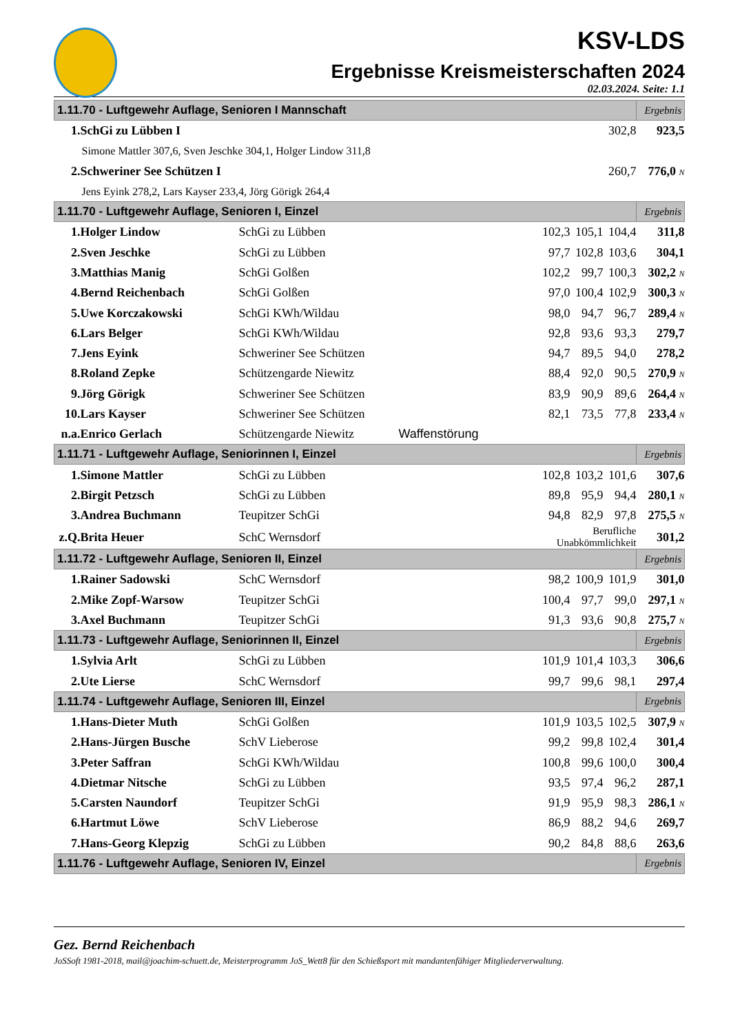KSV-LDS
Ergebnisse Kreismeisterschaften 2024
02.03.2024. Seite: 1.1
| 1.11.70 - Luftgewehr Auflage, Senioren I Mannschaft | | | | | | Ergebnis |
| --- | --- | --- | --- | --- | --- | --- |
| 1. | SchGi zu Lübben I | | | | 302,8 | 923,5 |
| Simone Mattler 307,6, Sven Jeschke 304,1, Holger Lindow 311,8 | | | | | | |
| 2. | Schweriner See Schützen I | | | | 260,7 | 776,0 N |
| Jens Eyink 278,2, Lars Kayser 233,4, Jörg Görigk 264,4 | | | | | | |
| 1.11.70 - Luftgewehr Auflage, Senioren I, Einzel | | | | | | Ergebnis |
| 1. | Holger Lindow | SchGi zu Lübben | 102,3 | 105,1 | 104,4 | 311,8 |
| 2. | Sven Jeschke | SchGi zu Lübben | 97,7 | 102,8 | 103,6 | 304,1 |
| 3. | Matthias Manig | SchGi Golßen | 102,2 | 99,7 | 100,3 | 302,2 N |
| 4. | Bernd Reichenbach | SchGi Golßen | 97,0 | 100,4 | 102,9 | 300,3 N |
| 5. | Uwe Korczakowski | SchGi KWh/Wildau | 98,0 | 94,7 | 96,7 | 289,4 N |
| 6. | Lars Belger | SchGi KWh/Wildau | 92,8 | 93,6 | 93,3 | 279,7 |
| 7. | Jens Eyink | Schweriner See Schützen | 94,7 | 89,5 | 94,0 | 278,2 |
| 8. | Roland Zepke | Schützengarde Niewitz | 88,4 | 92,0 | 90,5 | 270,9 N |
| 9. | Jörg Görigk | Schweriner See Schützen | 83,9 | 90,9 | 89,6 | 264,4 N |
| 10. | Lars Kayser | Schweriner See Schützen | 82,1 | 73,5 | 77,8 | 233,4 N |
| n.a. | Enrico Gerlach | Schützengarde Niewitz Waffenstörung | | | | |
| 1.11.71 - Luftgewehr Auflage, Seniorinnen I, Einzel | | | | | | Ergebnis |
| 1. | Simone Mattler | SchGi zu Lübben | 102,8 | 103,2 | 101,6 | 307,6 |
| 2. | Birgit Petzsch | SchGi zu Lübben | 89,8 | 95,9 | 94,4 | 280,1 N |
| 3. | Andrea Buchmann | Teupitzer SchGi | 94,8 | 82,9 | 97,8 | 275,5 N |
| z.Q. | Brita Heuer | SchC Wernsdorf | Berufliche Unabkömmlichkeit | | | 301,2 |
| 1.11.72 - Luftgewehr Auflage, Senioren II, Einzel | | | | | | Ergebnis |
| 1. | Rainer Sadowski | SchC Wernsdorf | 98,2 | 100,9 | 101,9 | 301,0 |
| 2. | Mike Zopf-Warsow | Teupitzer SchGi | 100,4 | 97,7 | 99,0 | 297,1 N |
| 3. | Axel Buchmann | Teupitzer SchGi | 91,3 | 93,6 | 90,8 | 275,7 N |
| 1.11.73 - Luftgewehr Auflage, Seniorinnen II, Einzel | | | | | | Ergebnis |
| 1. | Sylvia Arlt | SchGi zu Lübben | 101,9 | 101,4 | 103,3 | 306,6 |
| 2. | Ute Lierse | SchC Wernsdorf | 99,7 | 99,6 | 98,1 | 297,4 |
| 1.11.74 - Luftgewehr Auflage, Senioren III, Einzel | | | | | | Ergebnis |
| 1. | Hans-Dieter Muth | SchGi Golßen | 101,9 | 103,5 | 102,5 | 307,9 N |
| 2. | Hans-Jürgen Busche | SchV Lieberose | 99,2 | 99,8 | 102,4 | 301,4 |
| 3. | Peter Saffran | SchGi KWh/Wildau | 100,8 | 99,6 | 100,0 | 300,4 |
| 4. | Dietmar Nitsche | SchGi zu Lübben | 93,5 | 97,4 | 96,2 | 287,1 |
| 5. | Carsten Naundorf | Teupitzer SchGi | 91,9 | 95,9 | 98,3 | 286,1 N |
| 6. | Hartmut Löwe | SchV Lieberose | 86,9 | 88,2 | 94,6 | 269,7 |
| 7. | Hans-Georg Klepzig | SchGi zu Lübben | 90,2 | 84,8 | 88,6 | 263,6 |
| 1.11.76 - Luftgewehr Auflage, Senioren IV, Einzel | | | | | | Ergebnis |
Gez. Bernd Reichenbach
JoSSoft 1981-2018, mail@joachim-schuett.de, Meisterprogramm JoS_Wett8 für den Schießsport mit mandantenfähiger Mitgliederverwaltung.